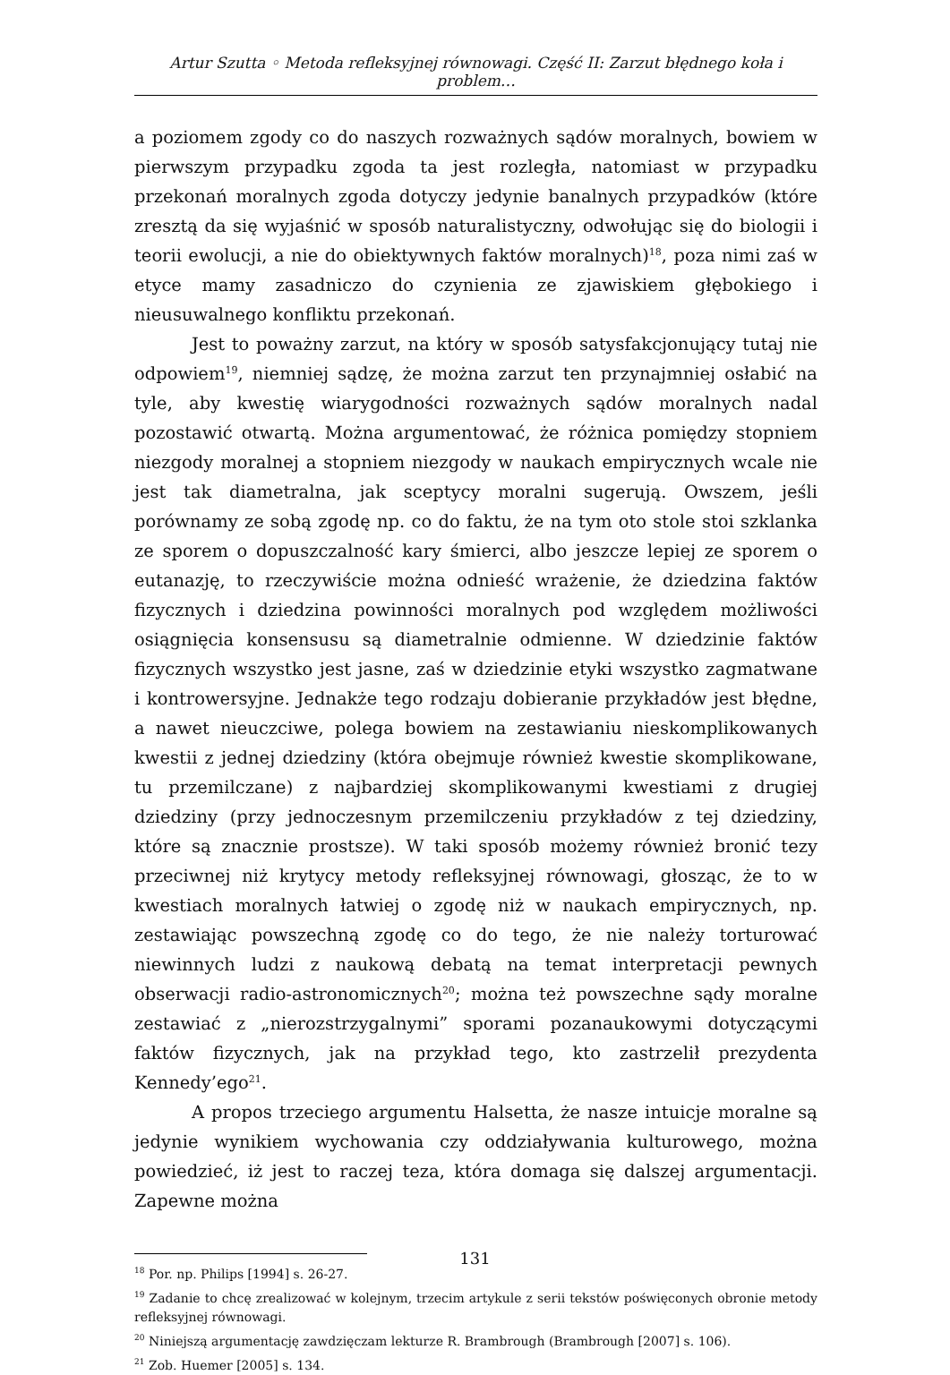Artur Szutta ◦ Metoda refleksyjnej równowagi. Część II: Zarzut błędnego koła i problem…
a poziomem zgody co do naszych rozważnych sądów moralnych, bowiem w pierwszym przypadku zgoda ta jest rozległa, natomiast w przypadku przekonań moralnych zgoda dotyczy jedynie banalnych przypadków (które zresztą da się wyjaśnić w sposób naturalistyczny, odwołując się do biologii i teorii ewolucji, a nie do obiektywnych faktów moralnych)<sup>18</sup>, poza nimi zaś w etyce mamy zasadniczo do czynienia ze zjawiskiem głębokiego i nieusuwalnego konfliktu przekonań.
Jest to poważny zarzut, na który w sposób satysfakcjonujący tutaj nie odpowiem<sup>19</sup>, niemniej sądzę, że można zarzut ten przynajmniej osłabić na tyle, aby kwestię wiarygodności rozważnych sądów moralnych nadal pozostawić otwartą. Można argumentować, że różnica pomiędzy stopniem niezgody moralnej a stopniem niezgody w naukach empirycznych wcale nie jest tak diametralna, jak sceptycy moralni sugerują. Owszem, jeśli porównamy ze sobą zgodę np. co do faktu, że na tym oto stole stoi szklanka ze sporem o dopuszczalność kary śmierci, albo jeszcze lepiej ze sporem o eutanazję, to rzeczywiście można odnieść wrażenie, że dziedzina faktów fizycznych i dziedzina powinności moralnych pod względem możliwości osiągnięcia konsensusu są diametralnie odmienne. W dziedzinie faktów fizycznych wszystko jest jasne, zaś w dziedzinie etyki wszystko zagmatwane i kontrowersyjne. Jednakże tego rodzaju dobieranie przykładów jest błędne, a nawet nieuczciwe, polega bowiem na zestawianiu nieskomplikowanych kwestii z jednej dziedziny (która obejmuje również kwestie skomplikowane, tu przemilczane) z najbardziej skomplikowanymi kwestiami z drugiej dziedziny (przy jednoczesnym przemilczeniu przykładów z tej dziedziny, które są znacznie prostsze). W taki sposób możemy również bronić tezy przeciwnej niż krytycy metody refleksyjnej równowagi, głosząc, że to w kwestiach moralnych łatwiej o zgodę niż w naukach empirycznych, np. zestawiając powszechną zgodę co do tego, że nie należy torturować niewinnych ludzi z naukową debatą na temat interpretacji pewnych obserwacji radio-astronomicznych<sup>20</sup>; można też powszechne sądy moralne zestawiać z „nierozstrzygalnymi” sporami pozanaukowymi dotyczącymi faktów fizycznych, jak na przykład tego, kto zastrzelił prezydenta Kennedy’ego<sup>21</sup>.
A propos trzeciego argumentu Halsetta, że nasze intuicje moralne są jedynie wynikiem wychowania czy oddziaływania kulturowego, można powiedzieć, iż jest to raczej teza, która domaga się dalszej argumentacji. Zapewne można
<sup>18</sup> Por. np. Philips [1994] s. 26-27.
<sup>19</sup> Zadanie to chcę zrealizować w kolejnym, trzecim artykule z serii tekstów poświęconych obronie metody refleksyjnej równowagi.
<sup>20</sup> Niniejszą argumentację zawdzięczam lekturze R. Brambrough (Brambrough [2007] s. 106).
<sup>21</sup> Zob. Huemer [2005] s. 134.
131